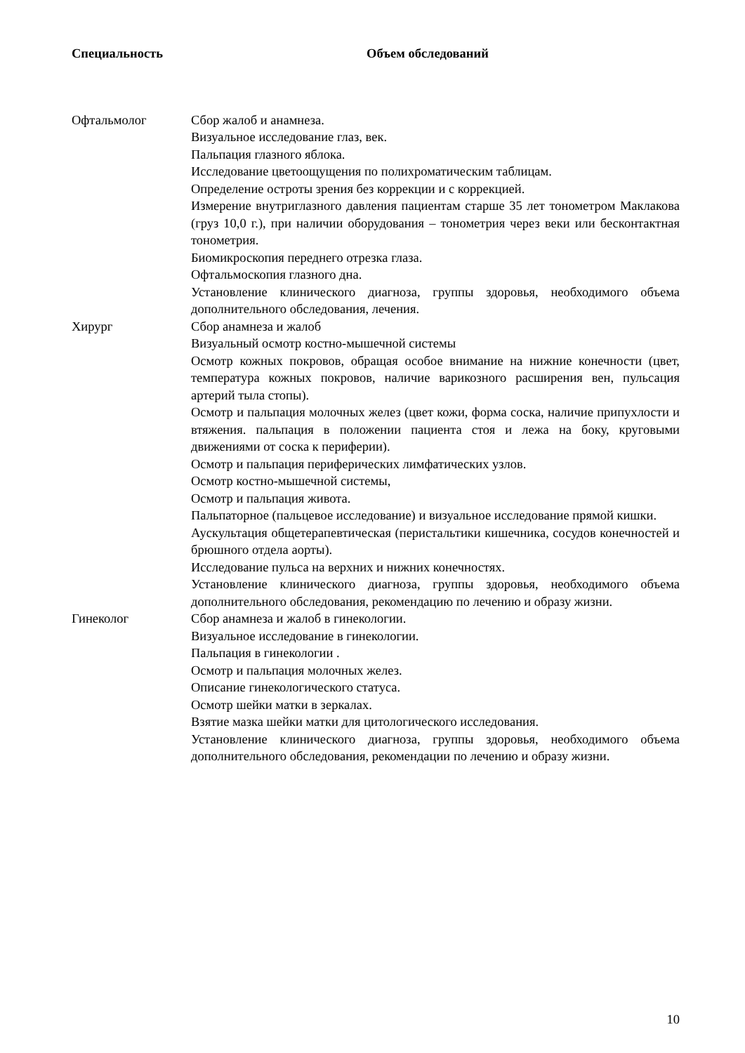| Специальность | Объем обследований |
| --- | --- |
| Офтальмолог | Сбор жалоб и анамнеза. Визуальное исследование глаз, век. Пальпация глазного яблока. Исследование цветоощущения по полихроматическим таблицам. Определение остроты зрения без коррекции и с коррекцией. Измерение внутриглазного давления пациентам старше 35 лет тонометром Маклакова (груз 10,0 г.), при наличии оборудования – тонометрия через веки или бесконтактная тонометрия. Биомикроскопия переднего отрезка глаза. Офтальмоскопия глазного дна. Установление клинического диагноза, группы здоровья, необходимого объема дополнительного обследования, лечения. |
| Хирург | Сбор анамнеза и жалоб Визуальный осмотр костно-мышечной системы Осмотр кожных покровов, обращая особое внимание на нижние конечности (цвет, температура кожных покровов, наличие варикозного расширения вен, пульсация артерий тыла стопы). Осмотр и пальпация молочных желез (цвет кожи, форма соска, наличие припухлости и втяжения. пальпация в положении пациента стоя и лежа на боку, круговыми движениями от соска к периферии). Осмотр и пальпация периферических лимфатических узлов. Осмотр костно-мышечной системы, Осмотр и пальпация живота. Пальпаторное (пальцевое исследование) и визуальное исследование прямой кишки. Аускультация общетерапевтическая (перистальтики кишечника, сосудов конечностей и брюшного отдела аорты). Исследование пульса на верхних и нижних конечностях. Установление клинического диагноза, группы здоровья, необходимого объема дополнительного обследования, рекомендацию по лечению и образу жизни. |
| Гинеколог | Сбор анамнеза и жалоб в гинекологии. Визуальное исследование в гинекологии. Пальпация в гинекологии . Осмотр и пальпация молочных желез. Описание гинекологического статуса. Осмотр шейки матки в зеркалах. Взятие мазка шейки матки для цитологического исследования. Установление клинического диагноза, группы здоровья, необходимого объема дополнительного обследования, рекомендации по лечению и образу жизни. |
10